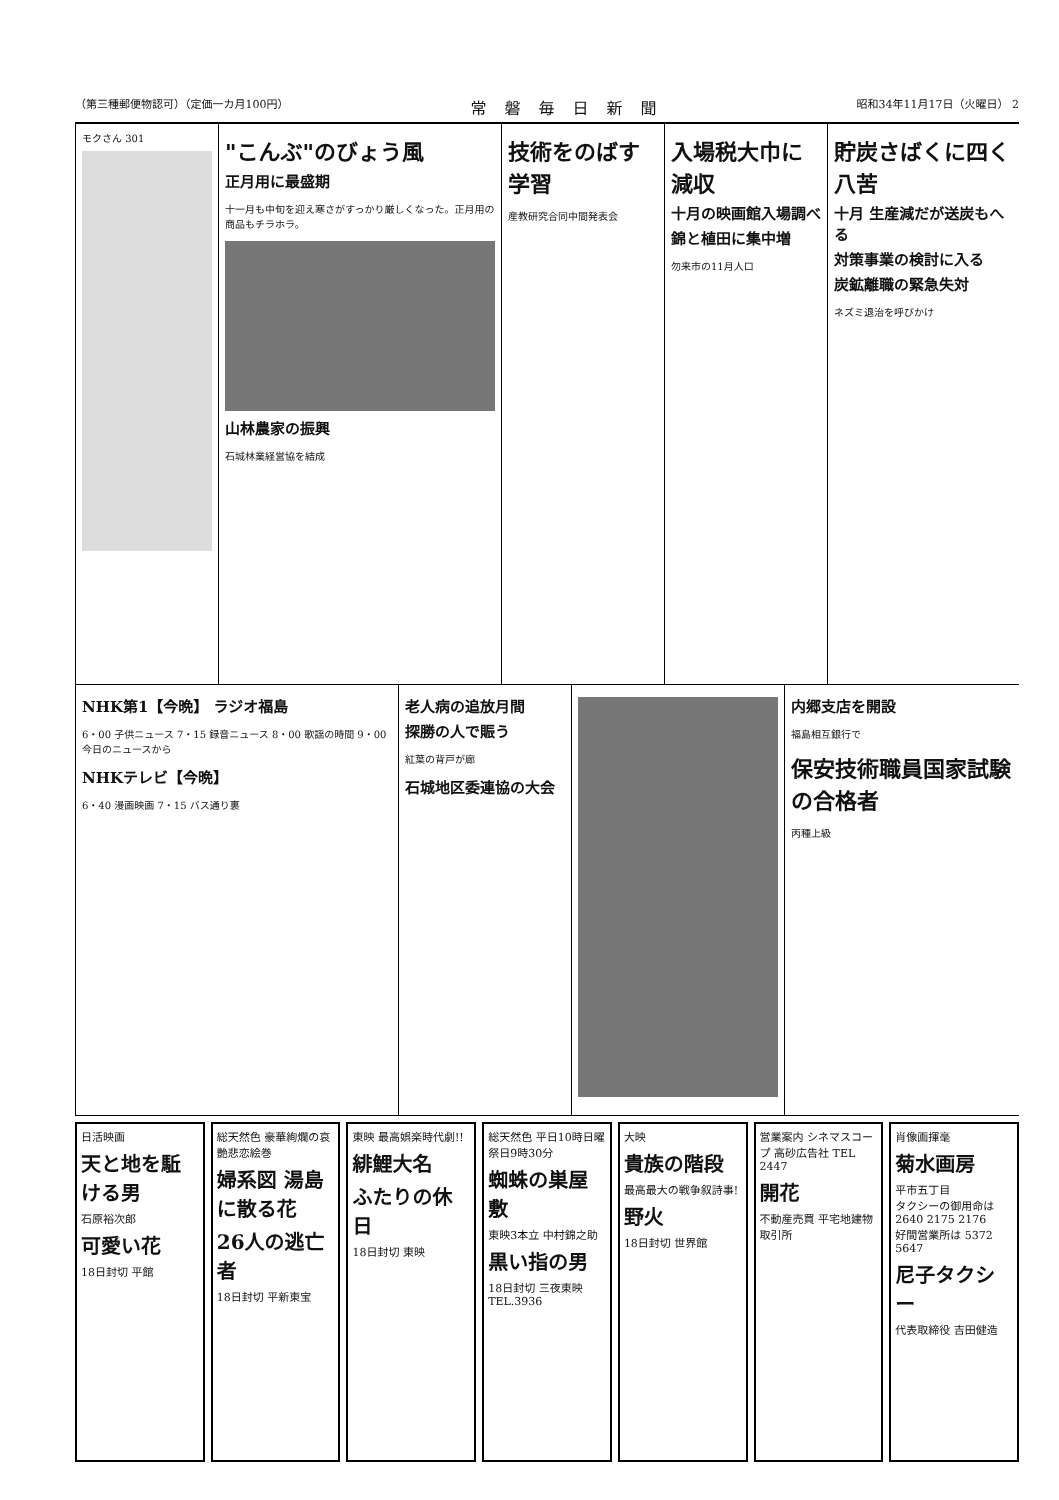（第三種郵便物認可）（定価一カ月100円） 常磐毎日新聞 昭和34年11月17日（火曜日） 2
モクさん 301
"こんぶ"のびょう風
正月用に最盛期
十一月も中旬を迎え寒さがすっかり厳しくなった。正月用の商品もチラホラ。
山林農家の振興
石城林業経営協を結成
技術をのばす学習
産教研究合同中間発表会
入場税大巾に減収
十月の映画館入場調べ
錦と植田に集中増
勿来市の11月人口
貯炭さばくに四く八苦
十月 生産減だが送炭もへる
対策事業の検討に入る
炭鉱離職の緊急失対
ネズミ退治を呼びかけ
NHK第1【今晩】 ラジオ福島
6・00 子供ニュース 7・15 録音ニュース 8・00 歌謡の時間 9・00 今日のニュースから
NHKテレビ【今晩】
6・40 漫画映画 7・15 バス通り裏
老人病の追放月間
探勝の人で賑う
紅葉の背戸が廊
石城地区委連協の大会
内郷支店を開設
福島相互銀行で
保安技術職員国家試験の合格者
丙種上級
日活映画
天と地を駈ける男
石原裕次郎
可愛い花
18日封切 平館
総天然色 豪華絢爛の哀艶悲恋絵巻
婦系図 湯島に散る花
26人の逃亡者
18日封切 平新東宝
東映 最高娯楽時代劇!!
緋鯉大名
ふたりの休日
18日封切 東映
総天然色 平日10時日曜祭日9時30分
蜘蛛の巣屋敷
東映3本立 中村錦之助
黒い指の男
18日封切 三夜東映 TEL.3936
大映
貴族の階段
最高最大の戦争叙詩事!
野火
18日封切 世界館
営業案内 シネマスコープ 高砂広告社 TEL 2447
開花
不動産売買 平宅地建物取引所
肖像画揮毫
菊水画房
平市五丁目
タクシーの御用命は 2640 2175 2176
好間営業所は 5372 5647
尼子タクシー
代表取締役 吉田健造